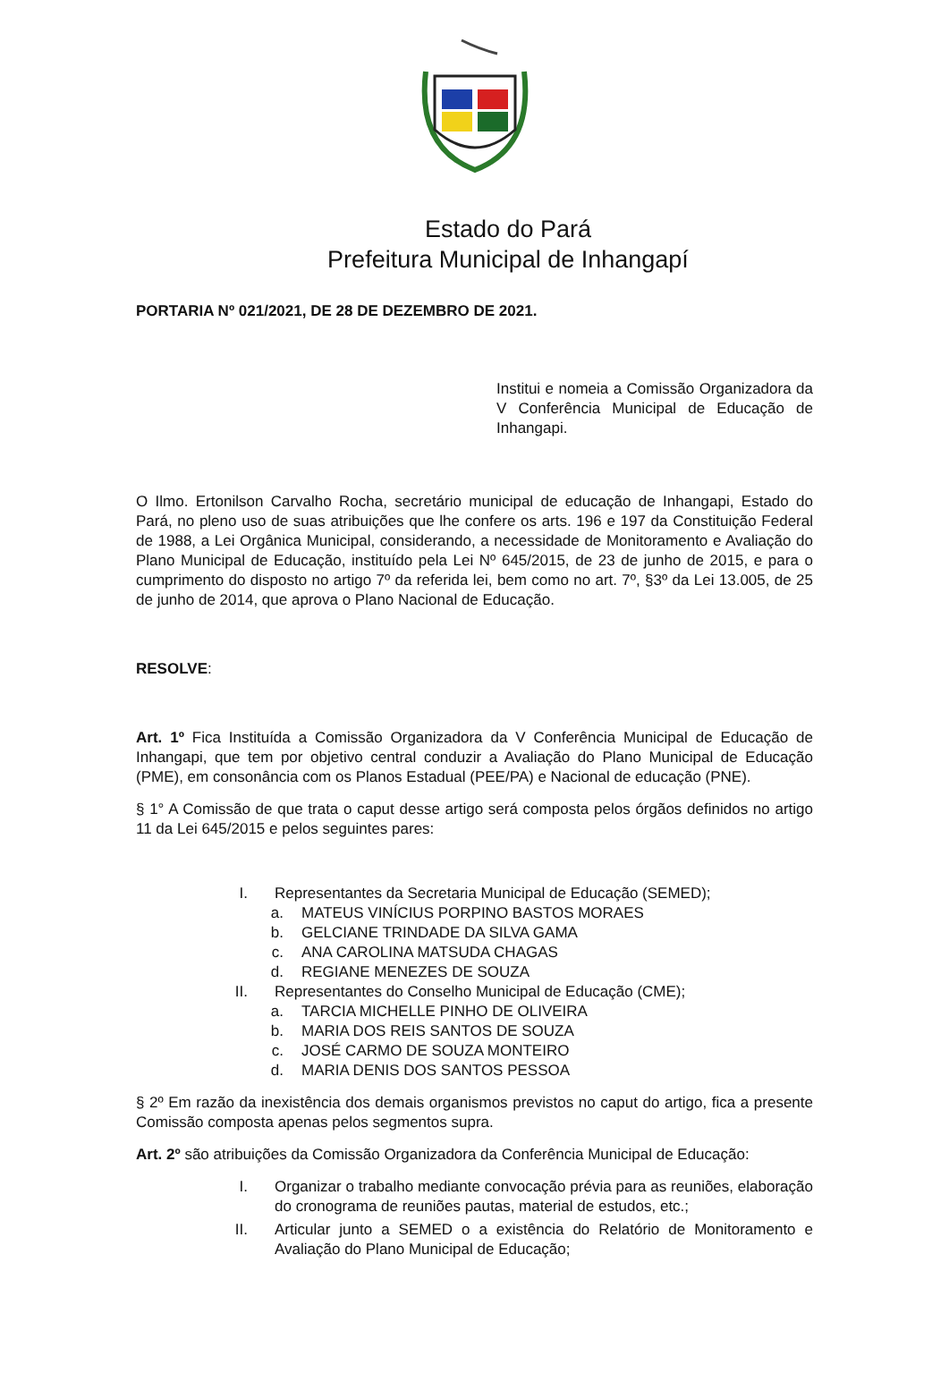Estado do Pará
Prefeitura Municipal de Inhangapí
PORTARIA Nº 021/2021, DE 28 DE DEZEMBRO DE 2021.
Institui e nomeia a Comissão Organizadora da V Conferência Municipal de Educação de Inhangapi.
O Ilmo. Ertonilson Carvalho Rocha, secretário municipal de educação de Inhangapi, Estado do Pará, no pleno uso de suas atribuições que lhe confere os arts. 196 e 197 da Constituição Federal de 1988, a Lei Orgânica Municipal, considerando, a necessidade de Monitoramento e Avaliação do Plano Municipal de Educação, instituído pela Lei Nº 645/2015, de 23 de junho de 2015, e para o cumprimento do disposto no artigo 7º da referida lei, bem como no art. 7º, §3º da Lei 13.005, de 25 de junho de 2014, que aprova o Plano Nacional de Educação.
RESOLVE:
Art. 1º Fica Instituída a Comissão Organizadora da V Conferência Municipal de Educação de Inhangapi, que tem por objetivo central conduzir a Avaliação do Plano Municipal de Educação (PME), em consonância com os Planos Estadual (PEE/PA) e Nacional de educação (PNE).
§ 1° A Comissão de que trata o caput desse artigo será composta pelos órgãos definidos no artigo 11 da Lei 645/2015 e pelos seguintes pares:
I. Representantes da Secretaria Municipal de Educação (SEMED);
a. MATEUS VINÍCIUS PORPINO BASTOS MORAES
b. GELCIANE TRINDADE DA SILVA GAMA
c. ANA CAROLINA MATSUDA CHAGAS
d. REGIANE MENEZES DE SOUZA
II. Representantes do Conselho Municipal de Educação (CME);
a. TARCIA MICHELLE PINHO DE OLIVEIRA
b. MARIA DOS REIS SANTOS DE SOUZA
c. JOSÉ CARMO DE SOUZA MONTEIRO
d. MARIA DENIS DOS SANTOS PESSOA
§ 2º Em razão da inexistência dos demais organismos previstos no caput do artigo, fica a presente Comissão composta apenas pelos segmentos supra.
Art. 2º são atribuições da Comissão Organizadora da Conferência Municipal de Educação:
I. Organizar o trabalho mediante convocação prévia para as reuniões, elaboração do cronograma de reuniões pautas, material de estudos, etc.;
II. Articular junto a SEMED o a existência do Relatório de Monitoramento e Avaliação do Plano Municipal de Educação;